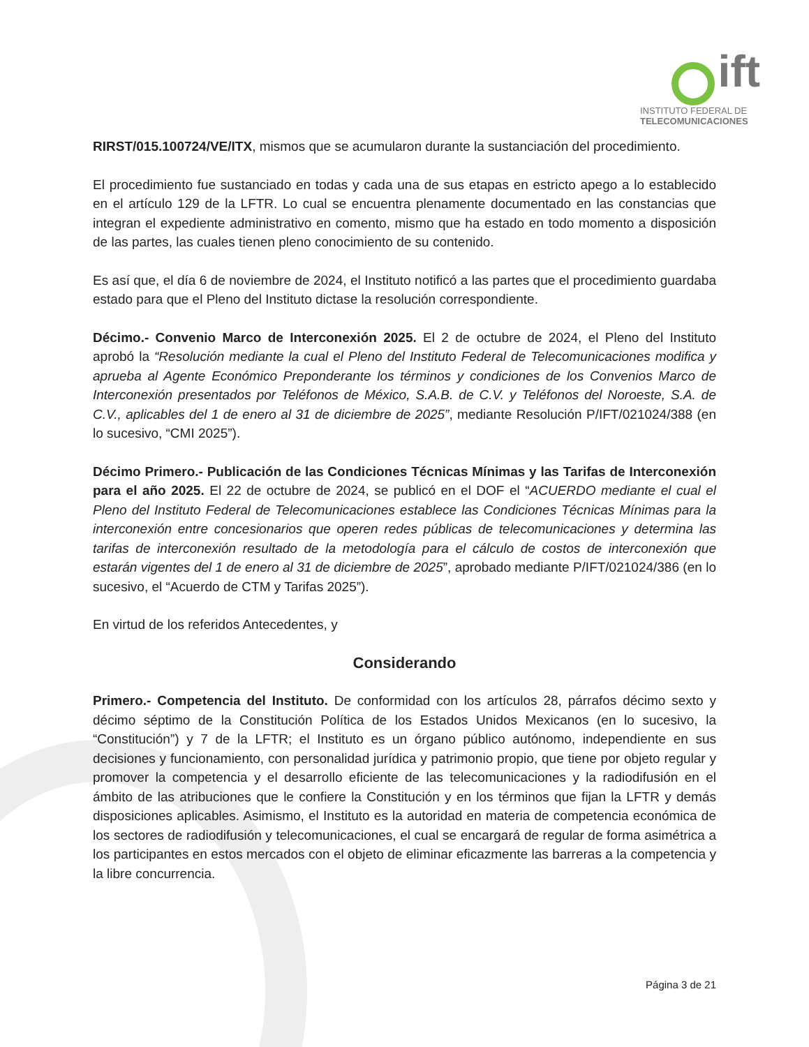ift
INSTITUTO FEDERAL DE
TELECOMUNICACIONES
RIRST/015.100724/VE/ITX, mismos que se acumularon durante la sustanciación del procedimiento.
El procedimiento fue sustanciado en todas y cada una de sus etapas en estricto apego a lo establecido en el artículo 129 de la LFTR. Lo cual se encuentra plenamente documentado en las constancias que integran el expediente administrativo en comento, mismo que ha estado en todo momento a disposición de las partes, las cuales tienen pleno conocimiento de su contenido.
Es así que, el día 6 de noviembre de 2024, el Instituto notificó a las partes que el procedimiento guardaba estado para que el Pleno del Instituto dictase la resolución correspondiente.
Décimo.- Convenio Marco de Interconexión 2025. El 2 de octubre de 2024, el Pleno del Instituto aprobó la “Resolución mediante la cual el Pleno del Instituto Federal de Telecomunicaciones modifica y aprueba al Agente Económico Preponderante los términos y condiciones de los Convenios Marco de Interconexión presentados por Teléfonos de México, S.A.B. de C.V. y Teléfonos del Noroeste, S.A. de C.V., aplicables del 1 de enero al 31 de diciembre de 2025”, mediante Resolución P/IFT/021024/388 (en lo sucesivo, “CMI 2025”).
Décimo Primero.- Publicación de las Condiciones Técnicas Mínimas y las Tarifas de Interconexión para el año 2025. El 22 de octubre de 2024, se publicó en el DOF el “ACUERDO mediante el cual el Pleno del Instituto Federal de Telecomunicaciones establece las Condiciones Técnicas Mínimas para la interconexión entre concesionarios que operen redes públicas de telecomunicaciones y determina las tarifas de interconexión resultado de la metodología para el cálculo de costos de interconexión que estarán vigentes del 1 de enero al 31 de diciembre de 2025”, aprobado mediante P/IFT/021024/386 (en lo sucesivo, el “Acuerdo de CTM y Tarifas 2025”).
En virtud de los referidos Antecedentes, y
Considerando
Primero.- Competencia del Instituto. De conformidad con los artículos 28, párrafos décimo sexto y décimo séptimo de la Constitución Política de los Estados Unidos Mexicanos (en lo sucesivo, la “Constitución”) y 7 de la LFTR; el Instituto es un órgano público autónomo, independiente en sus decisiones y funcionamiento, con personalidad jurídica y patrimonio propio, que tiene por objeto regular y promover la competencia y el desarrollo eficiente de las telecomunicaciones y la radiodifusión en el ámbito de las atribuciones que le confiere la Constitución y en los términos que fijan la LFTR y demás disposiciones aplicables. Asimismo, el Instituto es la autoridad en materia de competencia económica de los sectores de radiodifusión y telecomunicaciones, el cual se encargará de regular de forma asimétrica a los participantes en estos mercados con el objeto de eliminar eficazmente las barreras a la competencia y la libre concurrencia.
Página 3 de 21